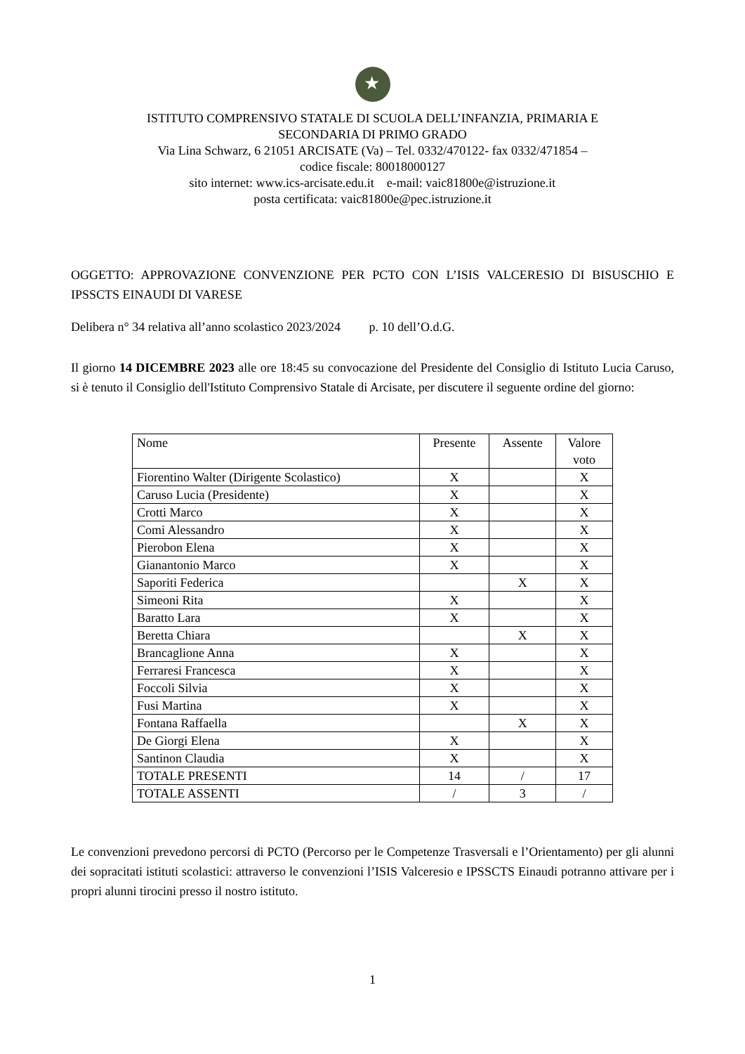★
ISTITUTO COMPRENSIVO STATALE DI SCUOLA DELL’INFANZIA, PRIMARIA E
SECONDARIA DI PRIMO GRADO
Via Lina Schwarz, 6 21051 ARCISATE (Va) – Tel. 0332/470122- fax 0332/471854 –
codice fiscale: 80018000127
sito internet: www.ics-arcisate.edu.it e-mail: vaic81800e@istruzione.it
posta certificata: vaic81800e@pec.istruzione.it
OGGETTO: APPROVAZIONE CONVENZIONE PER PCTO CON L’ISIS VALCERESIO DI BISUSCHIO E IPSSCTS EINAUDI DI VARESE
Delibera n° 34 relativa all’anno scolastico 2023/2024 p. 10 dell’O.d.G.
Il giorno 14 DICEMBRE 2023 alle ore 18:45 su convocazione del Presidente del Consiglio di Istituto Lucia Caruso, si è tenuto il Consiglio dell'Istituto Comprensivo Statale di Arcisate, per discutere il seguente ordine del giorno:
| Nome | Presente | Assente | Valore voto |
| Fiorentino Walter (Dirigente Scolastico) | X | | X |
| Caruso Lucia (Presidente) | X | | X |
| Crotti Marco | X | | X |
| Comi Alessandro | X | | X |
| Pierobon Elena | X | | X |
| Gianantonio Marco | X | | X |
| Saporiti Federica | | X | X |
| Simeoni Rita | X | | X |
| Baratto Lara | X | | X |
| Beretta Chiara | | X | X |
| Brancaglione Anna | X | | X |
| Ferraresi Francesca | X | | X |
| Foccoli Silvia | X | | X |
| Fusi Martina | X | | X |
| Fontana Raffaella | | X | X |
| De Giorgi Elena | X | | X |
| Santinon Claudia | X | | X |
| TOTALE PRESENTI | 14 | / | 17 |
| TOTALE ASSENTI | / | 3 | / |
Le convenzioni prevedono percorsi di PCTO (Percorso per le Competenze Trasversali e l’Orientamento) per gli alunni dei sopracitati istituti scolastici: attraverso le convenzioni l’ISIS Valceresio e IPSSCTS Einaudi potranno attivare per i propri alunni tirocini presso il nostro istituto.
1